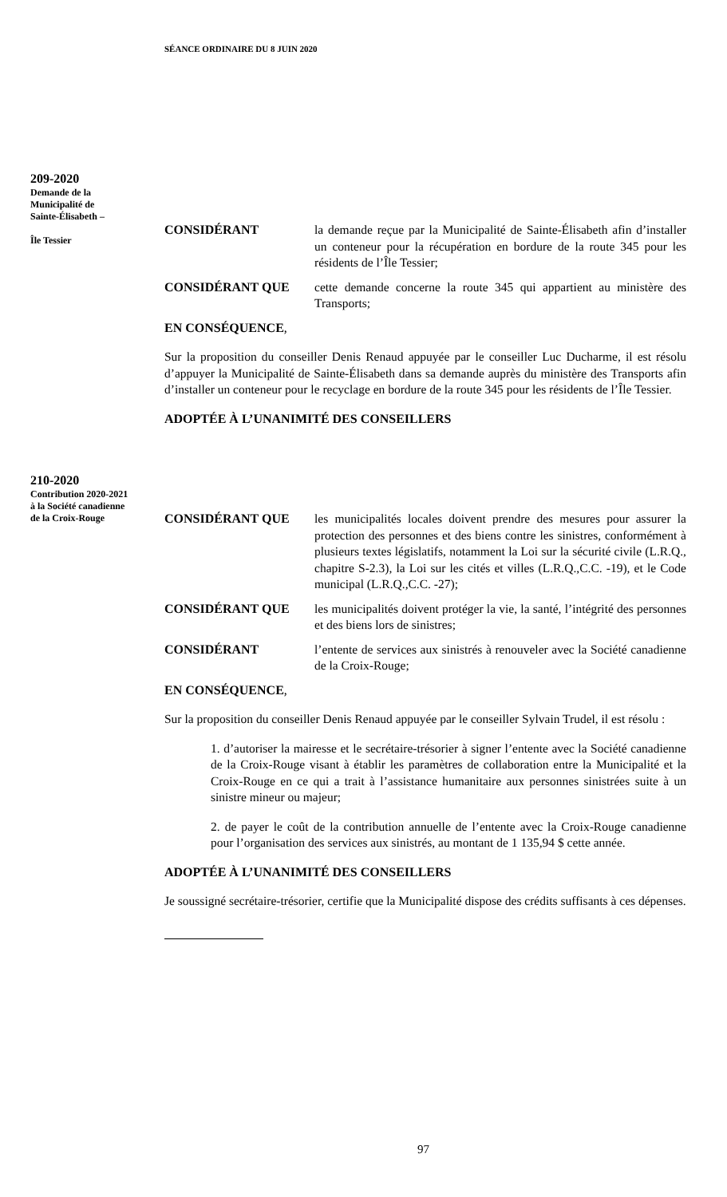SÉANCE ORDINAIRE DU 8 JUIN 2020
209-2020
Demande de la
Municipalité de
Sainte-Élisabeth –
Île Tessier
CONSIDÉRANT la demande reçue par la Municipalité de Sainte-Élisabeth afin d’installer un conteneur pour la récupération en bordure de la route 345 pour les résidents de l’Île Tessier;
CONSIDÉRANT QUE cette demande concerne la route 345 qui appartient au ministère des Transports;
EN CONSÉQUENCE,
Sur la proposition du conseiller Denis Renaud appuyée par le conseiller Luc Ducharme, il est résolu d’appuyer la Municipalité de Sainte-Élisabeth dans sa demande auprès du ministère des Transports afin d’installer un conteneur pour le recyclage en bordure de la route 345 pour les résidents de l’Île Tessier.
ADOPTÉE À L’UNANIMITÉ DES CONSEILLERS
210-2020
Contribution 2020-2021
à la Société canadienne
de la Croix-Rouge
CONSIDÉRANT QUE les municipalités locales doivent prendre des mesures pour assurer la protection des personnes et des biens contre les sinistres, conformément à plusieurs textes législatifs, notamment la Loi sur la sécurité civile (L.R.Q., chapitre S-2.3), la Loi sur les cités et villes (L.R.Q.,C.C. -19), et le Code municipal (L.R.Q.,C.C. -27);
CONSIDÉRANT QUE les municipalités doivent protéger la vie, la santé, l’intégrité des personnes et des biens lors de sinistres;
CONSIDÉRANT l’entente de services aux sinistrés à renouveler avec la Société canadienne de la Croix-Rouge;
EN CONSÉQUENCE,
Sur la proposition du conseiller Denis Renaud appuyée par le conseiller Sylvain Trudel, il est résolu :
1. d’autoriser la mairesse et le secrétaire-trésorier à signer l’entente avec la Société canadienne de la Croix-Rouge visant à établir les paramètres de collaboration entre la Municipalité et la Croix-Rouge en ce qui a trait à l’assistance humanitaire aux personnes sinistrées suite à un sinistre mineur ou majeur;
2. de payer le coût de la contribution annuelle de l’entente avec la Croix-Rouge canadienne pour l’organisation des services aux sinistrés, au montant de 1 135,94 $ cette année.
ADOPTÉE À L’UNANIMITÉ DES CONSEILLERS
Je soussigné secrétaire-trésorier, certifie que la Municipalité dispose des crédits suffisants à ces dépenses.
97